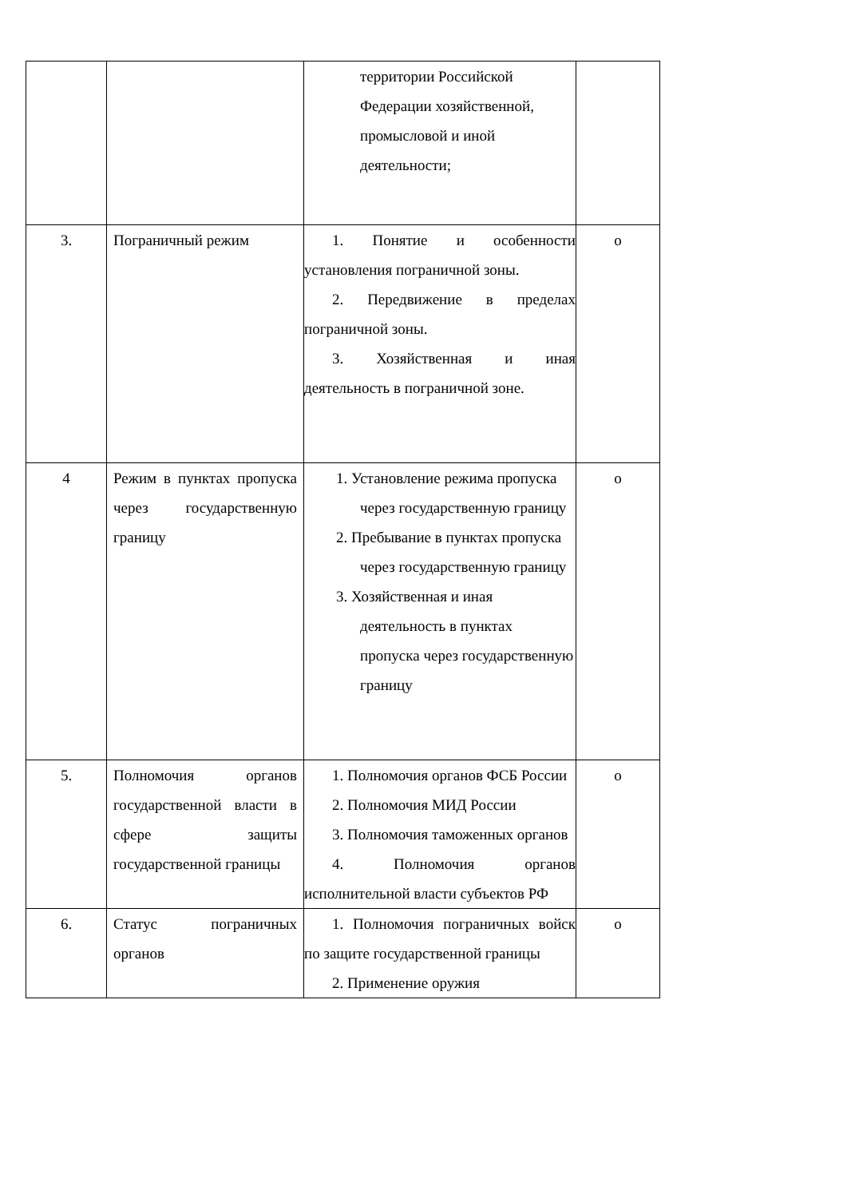| | | территории Российской Федерации хозяйственной, промысловой и иной деятельности; | |
| 3. | Пограничный режим | 1. Понятие и особенности установления пограничной зоны. 2. Передвижение в пределах пограничной зоны. 3. Хозяйственная и иная деятельность в пограничной зоне. | о |
| 4 | Режим в пунктах пропуска через государственную границу | 1. Установление режима пропуска через государственную границу 2. Пребывание в пунктах пропуска через государственную границу 3. Хозяйственная и иная деятельность в пунктах пропуска через государственную границу | о |
| 5. | Полномочия органов государственной власти в сфере защиты государственной границы | 1. Полномочия органов ФСБ России 2. Полномочия МИД России 3. Полномочия таможенных органов 4. Полномочия органов исполнительной власти субъектов РФ | о |
| 6. | Статус пограничных органов | 1. Полномочия пограничных войск по защите государственной границы 2. Применение оружия | о |